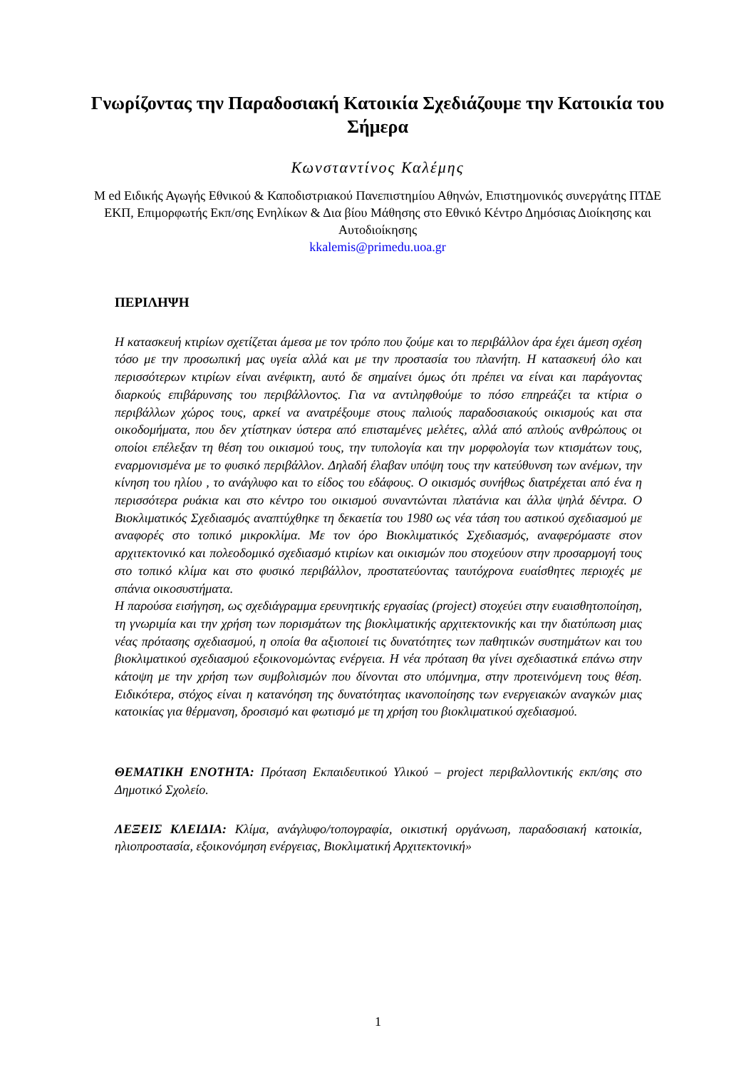Γνωρίζοντας την Παραδοσιακή Κατοικία Σχεδιάζουμε την Κατοικία του Σήμερα
Κωνσταντίνος Καλέμης
M ed Ειδικής Αγωγής Εθνικού & Καποδιστριακού Πανεπιστημίου Αθηνών, Επιστημονικός συνεργάτης ΠΤΔΕ ΕΚΠ, Επιμορφωτής Εκπ/σης Ενηλίκων & Δια βίου Μάθησης στο Εθνικό Κέντρο Δημόσιας Διοίκησης και Αυτοδιοίκησης
kkalemis@primedu.uoa.gr
ΠΕΡΙΛΗΨΗ
Η κατασκευή κτιρίων σχετίζεται άμεσα με τον τρόπο που ζούμε και το περιβάλλον άρα έχει άμεση σχέση τόσο με την προσωπική μας υγεία αλλά και με την προστασία του πλανήτη. Η κατασκευή όλο και περισσότερων κτιρίων είναι ανέφικτη, αυτό δε σημαίνει όμως ότι πρέπει να είναι και παράγοντας διαρκούς επιβάρυνσης του περιβάλλοντος. Για να αντιληφθούμε το πόσο επηρεάζει τα κτίρια ο περιβάλλων χώρος τους, αρκεί να ανατρέξουμε στους παλιούς παραδοσιακούς οικισμούς και στα οικοδομήματα, που δεν χτίστηκαν ύστερα από επισταμένες μελέτες, αλλά από απλούς ανθρώπους οι οποίοι επέλεξαν τη θέση του οικισμού τους, την τυπολογία και την μορφολογία των κτισμάτων τους, εναρμονισμένα με το φυσικό περιβάλλον. Δηλαδή έλαβαν υπόψη τους την κατεύθυνση των ανέμων, την κίνηση του ηλίου , το ανάγλυφο και το είδος του εδάφους. Ο οικισμός συνήθως διατρέχεται από ένα η περισσότερα ρυάκια και στο κέντρο του οικισμού συναντώνται πλατάνια και άλλα ψηλά δέντρα. Ο Βιοκλιματικός Σχεδιασμός αναπτύχθηκε τη δεκαετία του 1980 ως νέα τάση του αστικού σχεδιασμού με αναφορές στο τοπικό μικροκλίμα. Με τον όρο Βιοκλιματικός Σχεδιασμός, αναφερόμαστε στον αρχιτεκτονικό και πολεοδομικό σχεδιασμό κτιρίων και οικισμών που στοχεύουν στην προσαρμογή τους στο τοπικό κλίμα και στο φυσικό περιβάλλον, προστατεύοντας ταυτόχρονα ευαίσθητες περιοχές με σπάνια οικοσυστήματα.
Η παρούσα εισήγηση, ως σχεδιάγραμμα ερευνητικής εργασίας (project) στοχεύει στην ευαισθητοποίηση, τη γνωριμία και την χρήση των πορισμάτων της βιοκλιματικής αρχιτεκτονικής και την διατύπωση μιας νέας πρότασης σχεδιασμού, η οποία θα αξιοποιεί τις δυνατότητες των παθητικών συστημάτων και του βιοκλιματικού σχεδιασμού εξοικονομώντας ενέργεια. Η νέα πρόταση θα γίνει σχεδιαστικά επάνω στην κάτοψη με την χρήση των συμβολισμών που δίνονται στο υπόμνημα, στην προτεινόμενη τους θέση. Ειδικότερα, στόχος είναι η κατανόηση της δυνατότητας ικανοποίησης των ενεργειακών αναγκών μιας κατοικίας για θέρμανση, δροσισμό και φωτισμό με τη χρήση του βιοκλιματικού σχεδιασμού.
ΘΕΜΑΤΙΚΗ ΕΝΟΤΗΤΑ: Πρόταση Εκπαιδευτικού Υλικού – project περιβαλλοντικής εκπ/σης στο Δημοτικό Σχολείο.
ΛΕΞΕΙΣ ΚΛΕΙΔΙΑ: Κλίμα, ανάγλυφο/τοπογραφία, οικιστική οργάνωση, παραδοσιακή κατοικία, ηλιοπροστασία, εξοικονόμηση ενέργειας, Βιοκλιματική Αρχιτεκτονική»
1